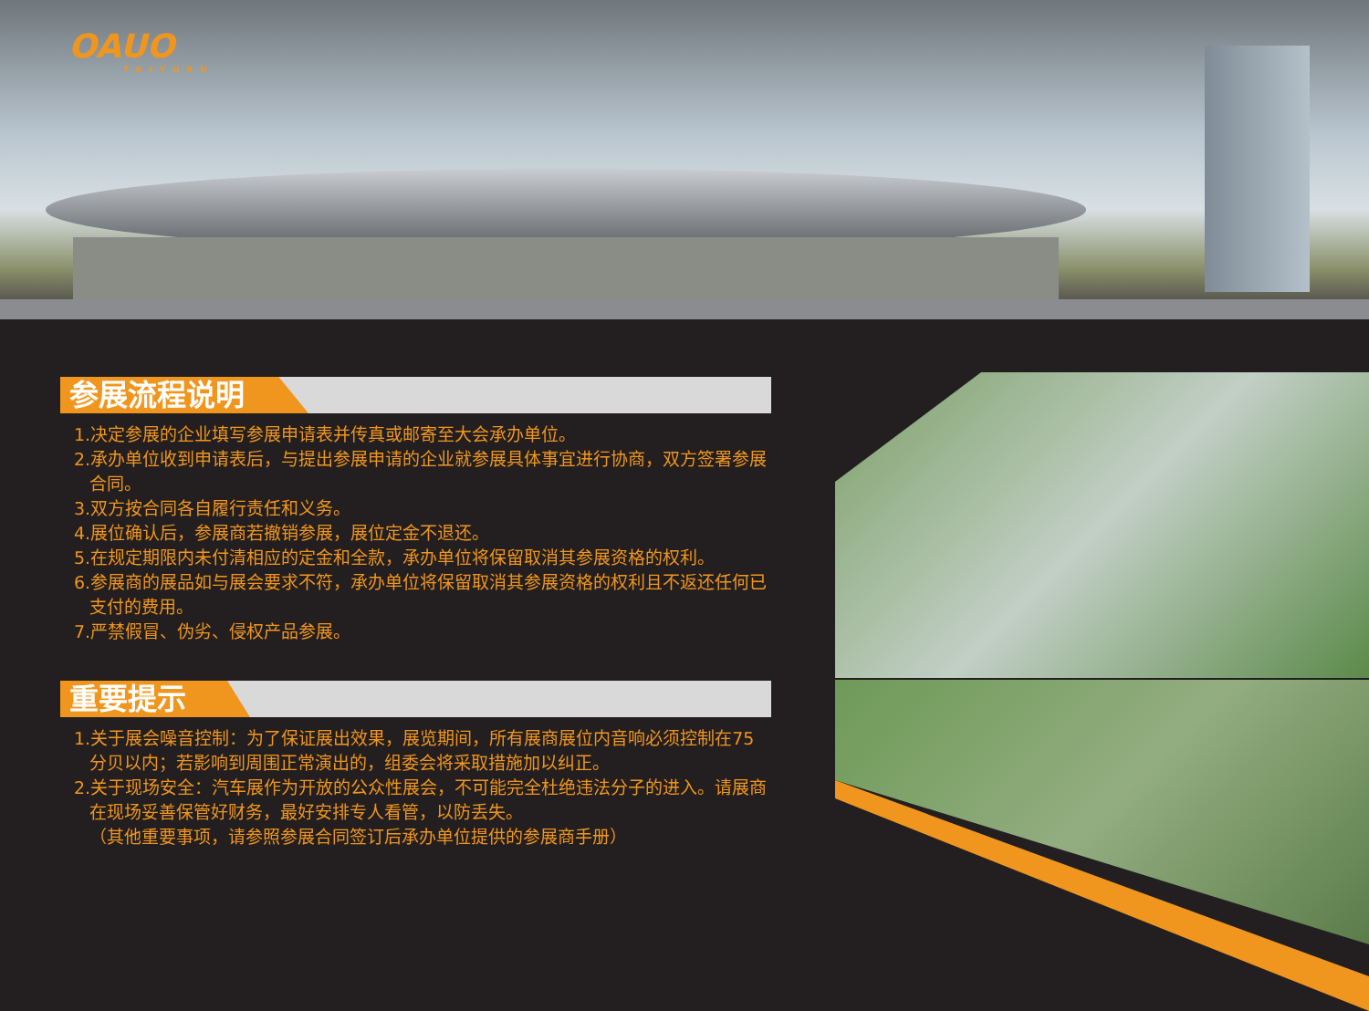OAUO
TAIYUAN
参展流程说明
1.决定参展的企业填写参展申请表并传真或邮寄至大会承办单位。
2.承办单位收到申请表后，与提出参展申请的企业就参展具体事宜进行协商，双方签署参展合同。
3.双方按合同各自履行责任和义务。
4.展位确认后，参展商若撤销参展，展位定金不退还。
5.在规定期限内未付清相应的定金和全款，承办单位将保留取消其参展资格的权利。
6.参展商的展品如与展会要求不符，承办单位将保留取消其参展资格的权利且不返还任何已支付的费用。
7.严禁假冒、伪劣、侵权产品参展。
重要提示
1.关于展会噪音控制：为了保证展出效果，展览期间，所有展商展位内音响必须控制在75分贝以内；若影响到周围正常演出的，组委会将采取措施加以纠正。
2.关于现场安全：汽车展作为开放的公众性展会，不可能完全杜绝违法分子的进入。请展商在现场妥善保管好财务，最好安排专人看管，以防丢失。
（其他重要事项，请参照参展合同签订后承办单位提供的参展商手册）